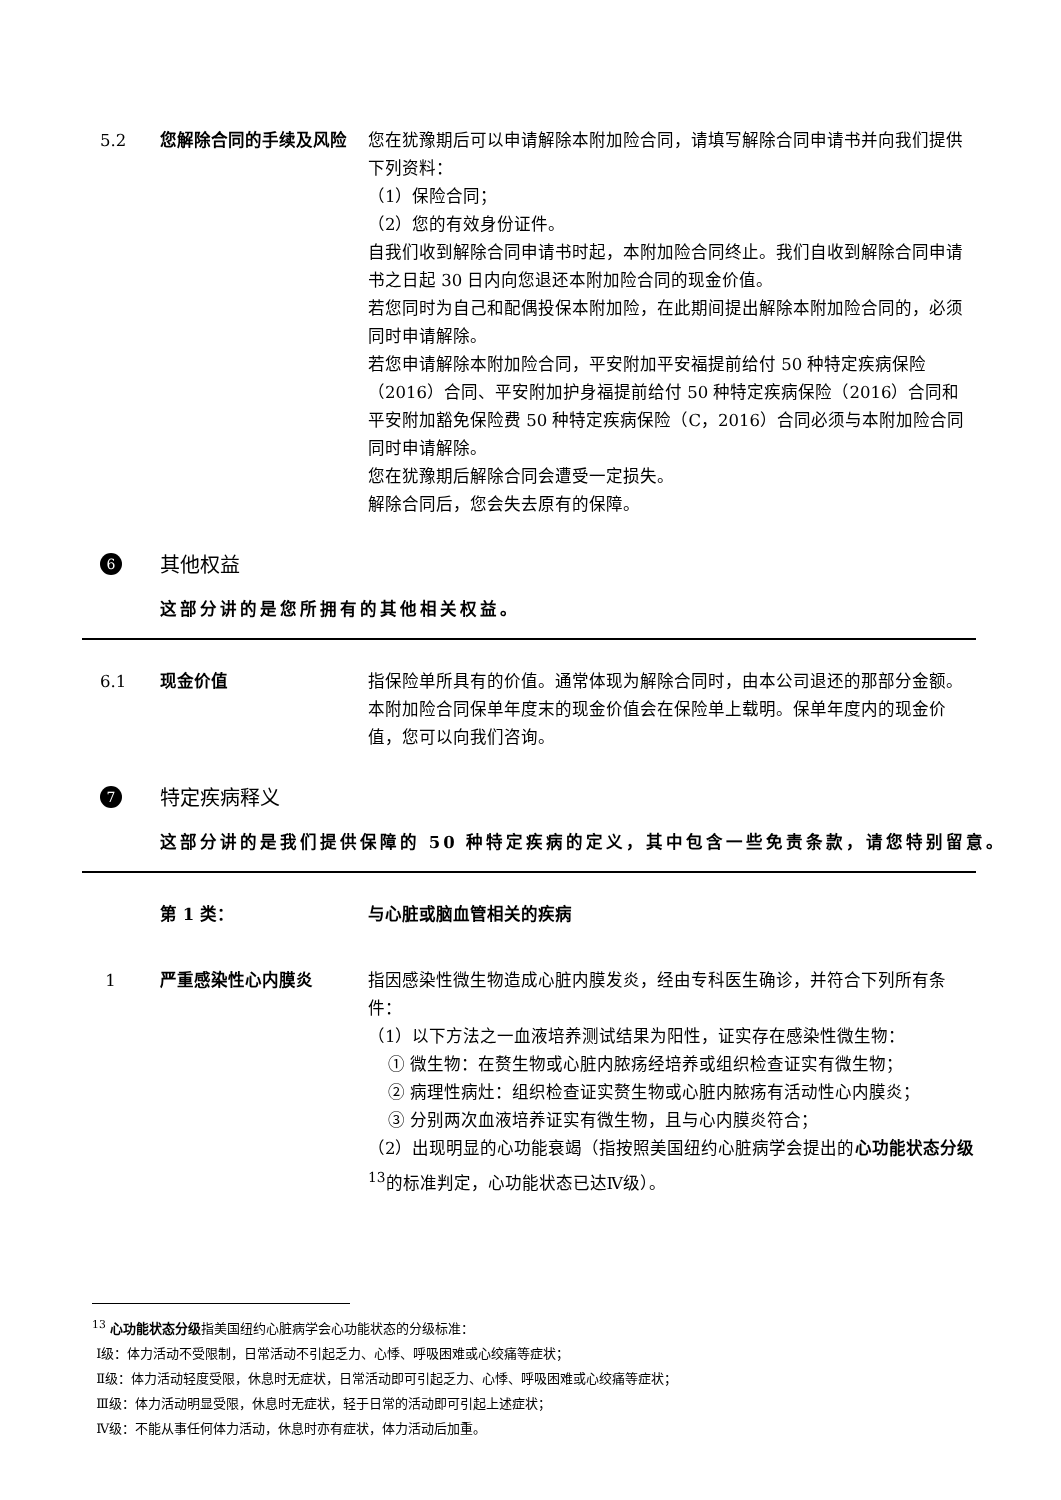5.2 您解除合同的手续及风险 您在犹豫期后可以申请解除本附加险合同，请填写解除合同申请书并向我们提供下列资料：
（1）保险合同；
（2）您的有效身份证件。
自我们收到解除合同申请书时起，本附加险合同终止。我们自收到解除合同申请书之日起 30 日内向您退还本附加险合同的现金价值。
若您同时为自己和配偶投保本附加险，在此期间提出解除本附加险合同的，必须同时申请解除。
若您申请解除本附加险合同，平安附加平安福提前给付 50 种特定疾病保险（2016）合同、平安附加护身福提前给付 50 种特定疾病保险（2016）合同和平安附加豁免保险费 50 种特定疾病保险（C，2016）合同必须与本附加险合同同时申请解除。
您在犹豫期后解除合同会遭受一定损失。
解除合同后，您会失去原有的保障。
6
其他权益
这部分讲的是您所拥有的其他相关权益。
6.1 现金价值 指保险单所具有的价值。通常体现为解除合同时，由本公司退还的那部分金额。
本附加险合同保单年度末的现金价值会在保险单上载明。保单年度内的现金价值，您可以向我们咨询。
7
特定疾病释义
这部分讲的是我们提供保障的 50 种特定疾病的定义，其中包含一些免责条款，请您特别留意。
第 1 类： 与心脏或脑血管相关的疾病
1 严重感染性心内膜炎 指因感染性微生物造成心脏内膜发炎，经由专科医生确诊，并符合下列所有条件：
（1）以下方法之一血液培养测试结果为阳性，证实存在感染性微生物：
① 微生物：在赘生物或心脏内脓疡经培养或组织检查证实有微生物；
② 病理性病灶：组织检查证实赘生物或心脏内脓疡有活动性心内膜炎；
③ 分别两次血液培养证实有微生物，且与心内膜炎符合；
（2）出现明显的心功能衰竭（指按照美国纽约心脏病学会提出的心功能状态分级 <sup>13</sup>的标准判定，心功能状态已达Ⅳ级）。
<sup>13</sup> 心功能状态分级指美国纽约心脏病学会心功能状态的分级标准：
Ⅰ级：体力活动不受限制，日常活动不引起乏力、心悸、呼吸困难或心绞痛等症状；
Ⅱ级：体力活动轻度受限，休息时无症状，日常活动即可引起乏力、心悸、呼吸困难或心绞痛等症状；
Ⅲ级：体力活动明显受限，休息时无症状，轻于日常的活动即可引起上述症状；
Ⅳ级：不能从事任何体力活动，休息时亦有症状，体力活动后加重。